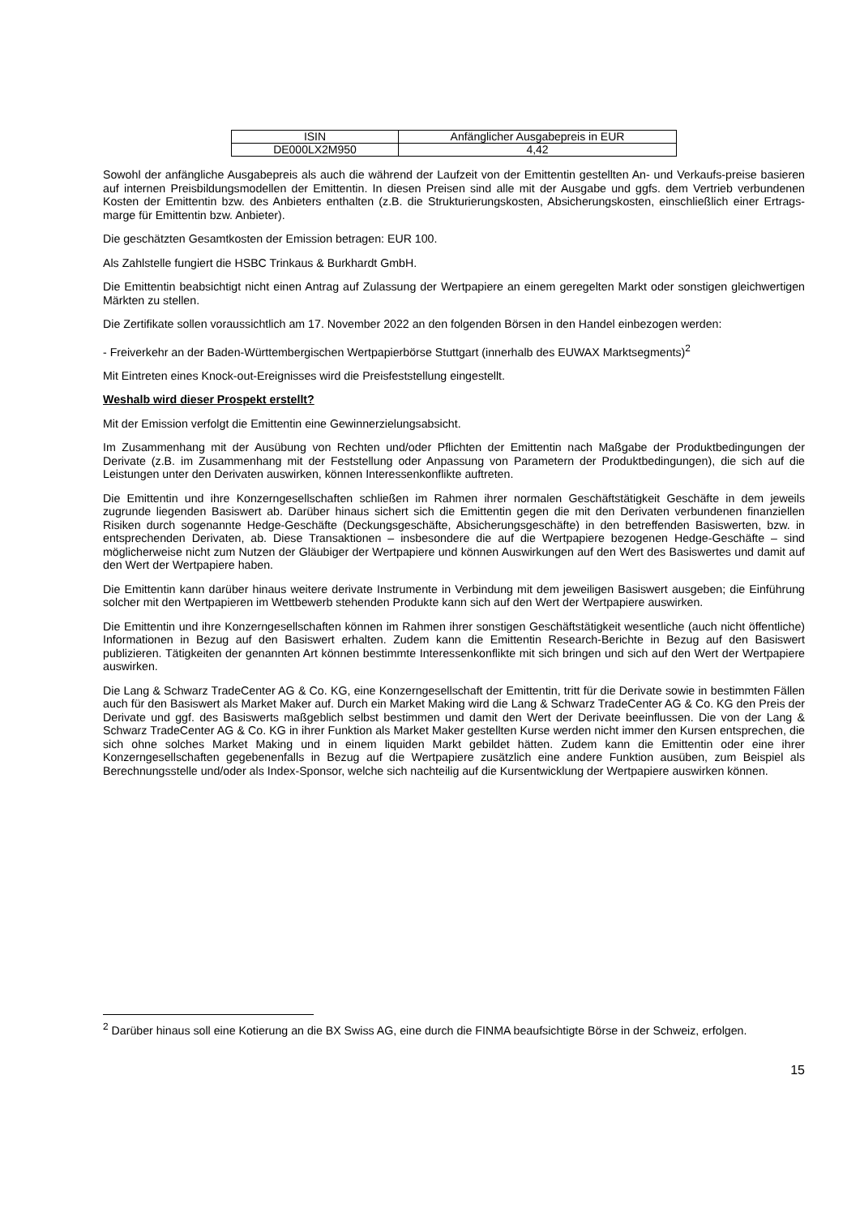| ISIN | Anfänglicher Ausgabepreis in EUR |
| DE000LX2M950 | 4,42 |
Sowohl der anfängliche Ausgabepreis als auch die während der Laufzeit von der Emittentin gestellten An- und Verkaufs-preise basieren auf internen Preisbildungsmodellen der Emittentin. In diesen Preisen sind alle mit der Ausgabe und ggfs. dem Vertrieb verbundenen Kosten der Emittentin bzw. des Anbieters enthalten (z.B. die Strukturierungskosten, Absicherungskosten, einschließlich einer Ertrags-marge für Emittentin bzw. Anbieter).
Die geschätzten Gesamtkosten der Emission betragen: EUR 100.
Als Zahlstelle fungiert die HSBC Trinkaus & Burkhardt GmbH.
Die Emittentin beabsichtigt nicht einen Antrag auf Zulassung der Wertpapiere an einem geregelten Markt oder sonstigen gleichwertigen Märkten zu stellen.
Die Zertifikate sollen voraussichtlich am 17. November 2022 an den folgenden Börsen in den Handel einbezogen werden:
- Freiverkehr an der Baden-Württembergischen Wertpapierbörse Stuttgart (innerhalb des EUWAX Marktsegments)<sup>2</sup>
Mit Eintreten eines Knock-out-Ereignisses wird die Preisfeststellung eingestellt.
Weshalb wird dieser Prospekt erstellt?
Mit der Emission verfolgt die Emittentin eine Gewinnerzielungsabsicht.
Im Zusammenhang mit der Ausübung von Rechten und/oder Pflichten der Emittentin nach Maßgabe der Produktbedingungen der Derivate (z.B. im Zusammenhang mit der Feststellung oder Anpassung von Parametern der Produktbedingungen), die sich auf die Leistungen unter den Derivaten auswirken, können Interessenkonflikte auftreten.
Die Emittentin und ihre Konzerngesellschaften schließen im Rahmen ihrer normalen Geschäftstätigkeit Geschäfte in dem jeweils zugrunde liegenden Basiswert ab. Darüber hinaus sichert sich die Emittentin gegen die mit den Derivaten verbundenen finanziellen Risiken durch sogenannte Hedge-Geschäfte (Deckungsgeschäfte, Absicherungsgeschäfte) in den betreffenden Basiswerten, bzw. in entsprechenden Derivaten, ab. Diese Transaktionen – insbesondere die auf die Wertpapiere bezogenen Hedge-Geschäfte – sind möglicherweise nicht zum Nutzen der Gläubiger der Wertpapiere und können Auswirkungen auf den Wert des Basiswertes und damit auf den Wert der Wertpapiere haben.
Die Emittentin kann darüber hinaus weitere derivate Instrumente in Verbindung mit dem jeweiligen Basiswert ausgeben; die Einführung solcher mit den Wertpapieren im Wettbewerb stehenden Produkte kann sich auf den Wert der Wertpapiere auswirken.
Die Emittentin und ihre Konzerngesellschaften können im Rahmen ihrer sonstigen Geschäftstätigkeit wesentliche (auch nicht öffentliche) Informationen in Bezug auf den Basiswert erhalten. Zudem kann die Emittentin Research-Berichte in Bezug auf den Basiswert publizieren. Tätigkeiten der genannten Art können bestimmte Interessenkonflikte mit sich bringen und sich auf den Wert der Wertpapiere auswirken.
Die Lang & Schwarz TradeCenter AG & Co. KG, eine Konzerngesellschaft der Emittentin, tritt für die Derivate sowie in bestimmten Fällen auch für den Basiswert als Market Maker auf. Durch ein Market Making wird die Lang & Schwarz TradeCenter AG & Co. KG den Preis der Derivate und ggf. des Basiswerts maßgeblich selbst bestimmen und damit den Wert der Derivate beeinflussen. Die von der Lang & Schwarz TradeCenter AG & Co. KG in ihrer Funktion als Market Maker gestellten Kurse werden nicht immer den Kursen entsprechen, die sich ohne solches Market Making und in einem liquiden Markt gebildet hätten. Zudem kann die Emittentin oder eine ihrer Konzerngesellschaften gegebenenfalls in Bezug auf die Wertpapiere zusätzlich eine andere Funktion ausüben, zum Beispiel als Berechnungsstelle und/oder als Index-Sponsor, welche sich nachteilig auf die Kursentwicklung der Wertpapiere auswirken können.
<sup>2</sup> Darüber hinaus soll eine Kotierung an die BX Swiss AG, eine durch die FINMA beaufsichtigte Börse in der Schweiz, erfolgen.
15